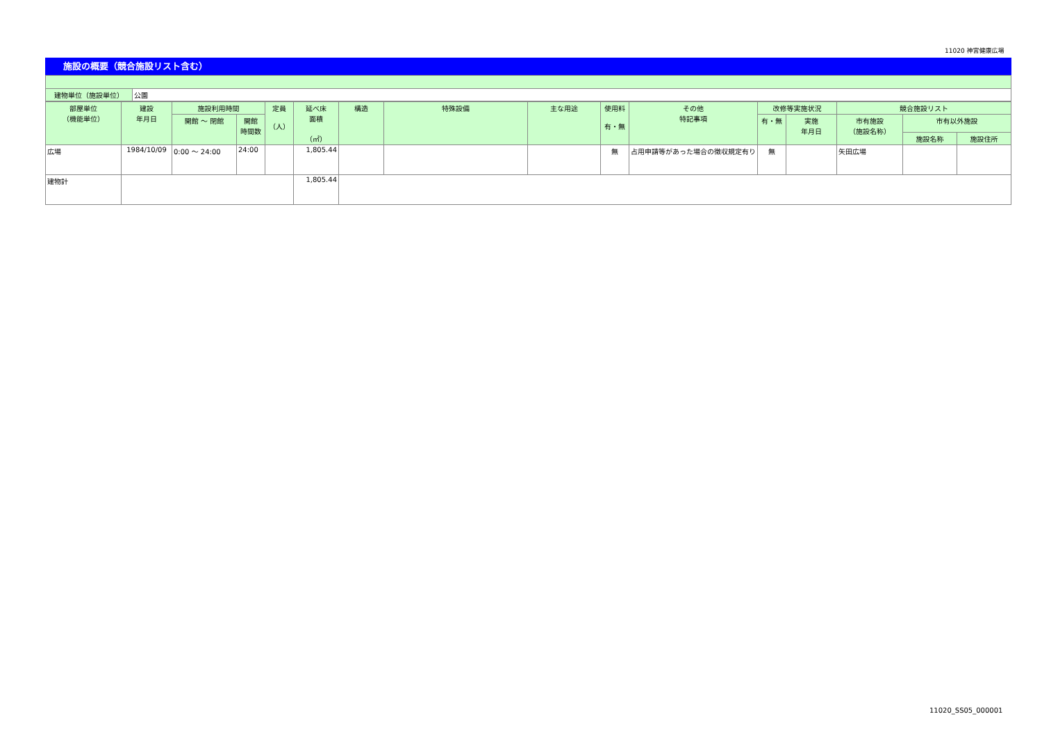11020 神宮健康広場
施設の概要（競合施設リスト含む）
| 建物単位（施設単位） | 公園 |
| 部屋単位 （機能単位） | 建設 年月日 | 施設利用時間 | | 定員 （人） | 延べ床 面積 （㎡） | 構造 | 特殊設備 | 主な用途 | 使用料 有・無 | その他 特記事項 | 改修等実施状況 | | 競合施設リスト | | |
| --- | --- | --- | --- | --- | --- | --- | --- | --- | --- | --- | --- | --- | --- | --- | --- |
| | | 開館 ～ 閉館 | 開館 時間数 | | | | | | | | 有・無 | 実施 年月日 | 市有施設 （施設名称） | 市有以外施設 | |
| | | | | | | | | | | | | | | 施設名称 | 施設住所 |
| 広場 | 1984/10/09 | 0:00 ～ 24:00 | 24:00 | | 1,805.44 | | | | 無 | 占用申請等があった場合の徴収規定有り | 無 | | 矢田広場 | | |
| 建物計 | | | | | 1,805.44 | | | | | | | | | | |
11020_SS05_000001